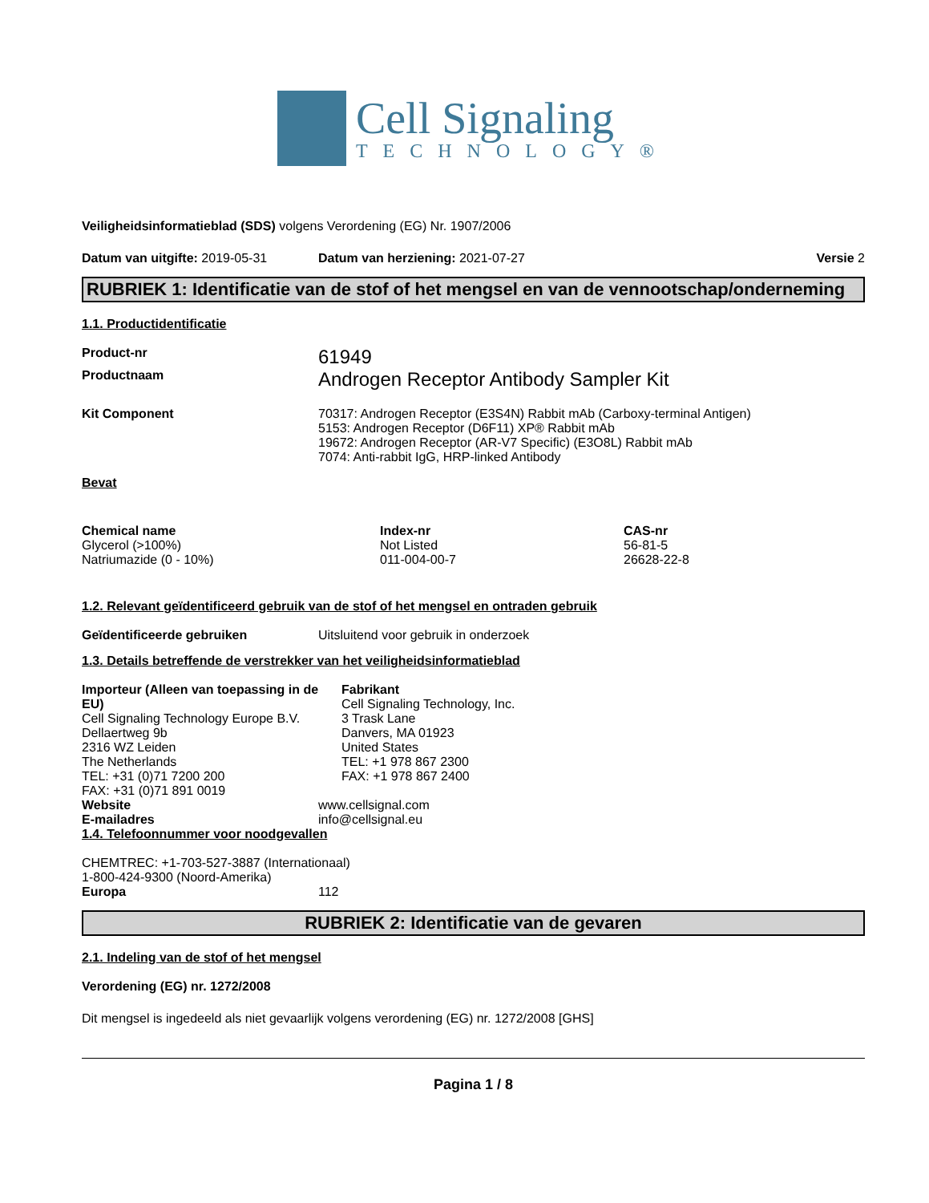Cell Signaling
TECHNOLOGY®
Veiligheidsinformatieblad (SDS) volgens Verordening (EG) Nr. 1907/2006
Datum van uitgifte: 2019-05-31 Datum van herziening: 2021-07-27
Versie 2
RUBRIEK 1: Identificatie van de stof of het mengsel en van de vennootschap/onderneming
1.1. Productidentificatie
Product-nr
61949
Productnaam
Androgen Receptor Antibody Sampler Kit
Kit Component 70317: Androgen Receptor (E3S4N) Rabbit mAb (Carboxy-terminal Antigen)
5153: Androgen Receptor (D6F11) XP® Rabbit mAb
19672: Androgen Receptor (AR-V7 Specific) (E3O8L) Rabbit mAb
7074: Anti-rabbit IgG, HRP-linked Antibody
Bevat
| Chemical name | Index-nr | CAS-nr |
| --- | --- | --- |
| Glycerol (>100%) | Not Listed | 56-81-5 |
| Natriumazide (0 - 10%) | 011-004-00-7 | 26628-22-8 |
1.2. Relevant geïdentificeerd gebruik van de stof of het mengsel en ontraden gebruik
Geïdentificeerde gebruiken Uitsluitend voor gebruik in onderzoek
1.3. Details betreffende de verstrekker van het veiligheidsinformatieblad
Importeur (Alleen van toepassing in de EU)
Cell Signaling Technology Europe B.V.
Dellaertweg 9b
2316 WZ Leiden
The Netherlands
TEL: +31 (0)71 7200 200
FAX: +31 (0)71 891 0019
Fabrikant
Cell Signaling Technology, Inc.
3 Trask Lane
Danvers, MA 01923
United States
TEL: +1 978 867 2300
FAX: +1 978 867 2400
Website www.cellsignal.com
E-mailadres info@cellsignal.eu
1.4. Telefoonnummer voor noodgevallen
CHEMTREC: +1-703-527-3887 (Internationaal)
1-800-424-9300 (Noord-Amerika)
Europa 112
RUBRIEK 2: Identificatie van de gevaren
2.1. Indeling van de stof of het mengsel
Verordening (EG) nr. 1272/2008
Dit mengsel is ingedeeld als niet gevaarlijk volgens verordening (EG) nr. 1272/2008 [GHS]
Pagina 1 / 8